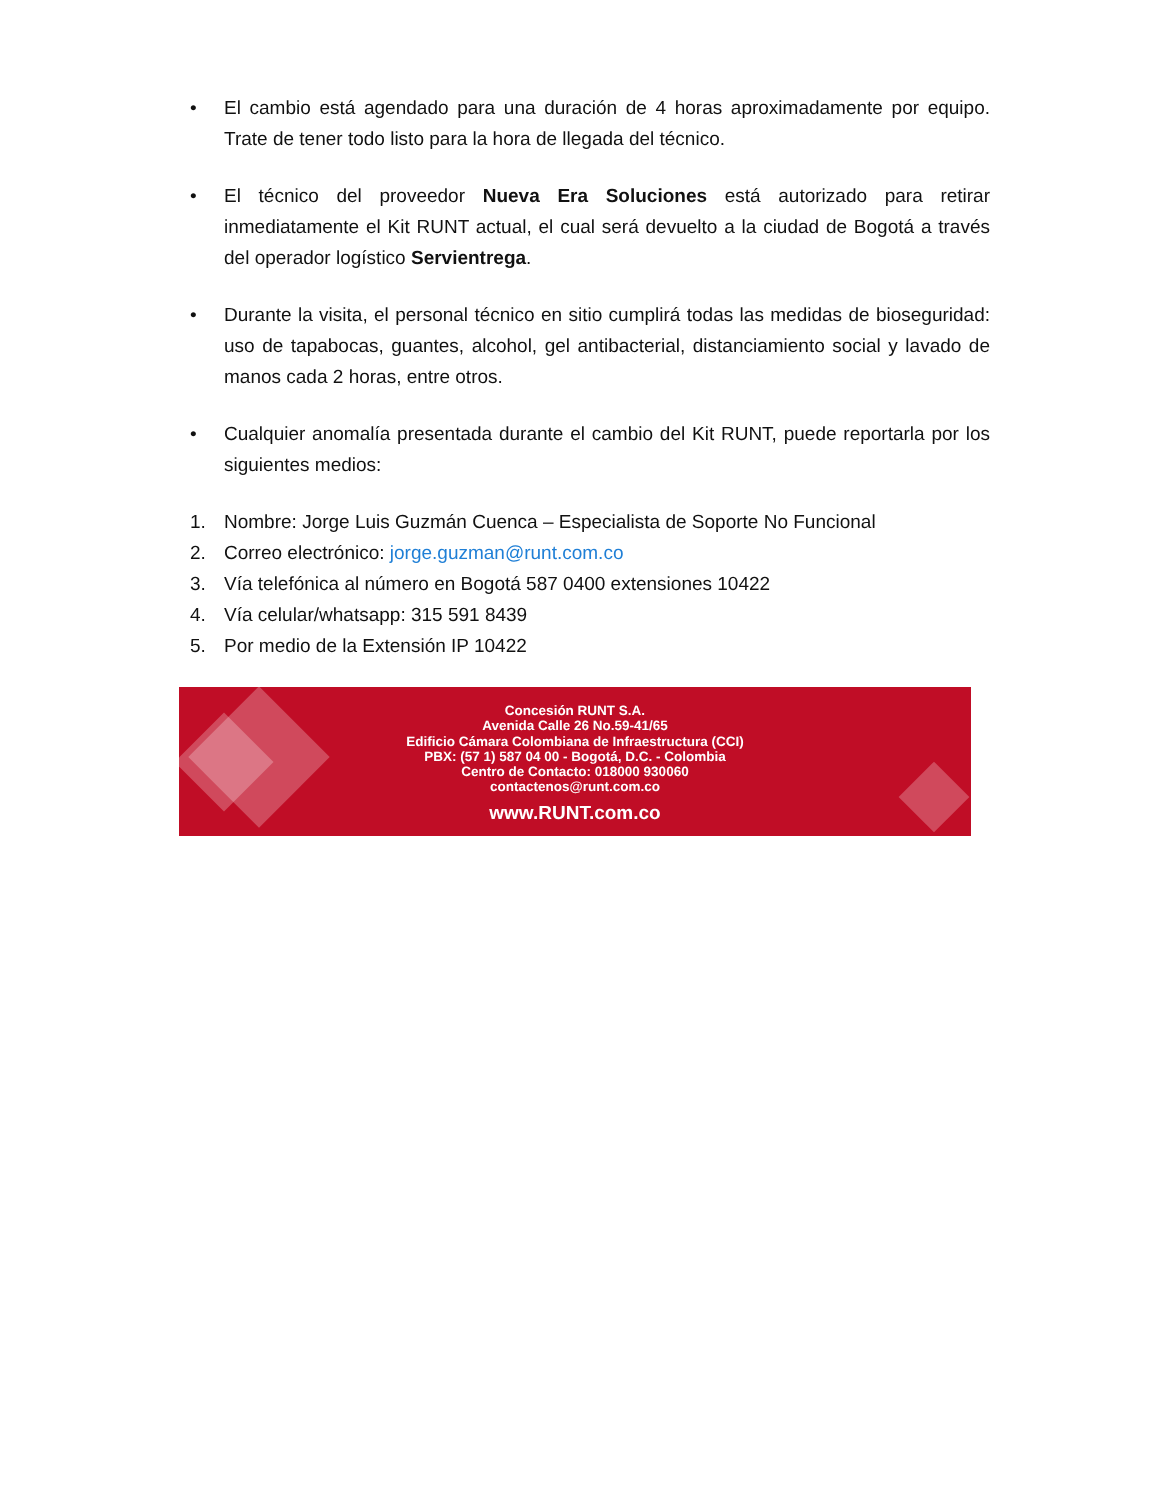• El cambio está agendado para una duración de 4 horas aproximadamente por equipo. Trate de tener todo listo para la hora de llegada del técnico.
• El técnico del proveedor Nueva Era Soluciones está autorizado para retirar inmediatamente el Kit RUNT actual, el cual será devuelto a la ciudad de Bogotá a través del operador logístico Servientrega.
• Durante la visita, el personal técnico en sitio cumplirá todas las medidas de bioseguridad: uso de tapabocas, guantes, alcohol, gel antibacterial, distanciamiento social y lavado de manos cada 2 horas, entre otros.
• Cualquier anomalía presentada durante el cambio del Kit RUNT, puede reportarla por los siguientes medios:
1. Nombre: Jorge Luis Guzmán Cuenca – Especialista de Soporte No Funcional
2. Correo electrónico: jorge.guzman@runt.com.co
3. Vía telefónica al número en Bogotá 587 0400 extensiones 10422
4. Vía celular/whatsapp: 315 591 8439
5. Por medio de la Extensión IP 10422
Concesión RUNT S.A.
Avenida Calle 26 No.59-41/65
Edificio Cámara Colombiana de Infraestructura (CCI)
PBX: (57 1) 587 04 00 - Bogotá, D.C. - Colombia
Centro de Contacto: 018000 930060
contactenos@runt.com.co
www.RUNT.com.co